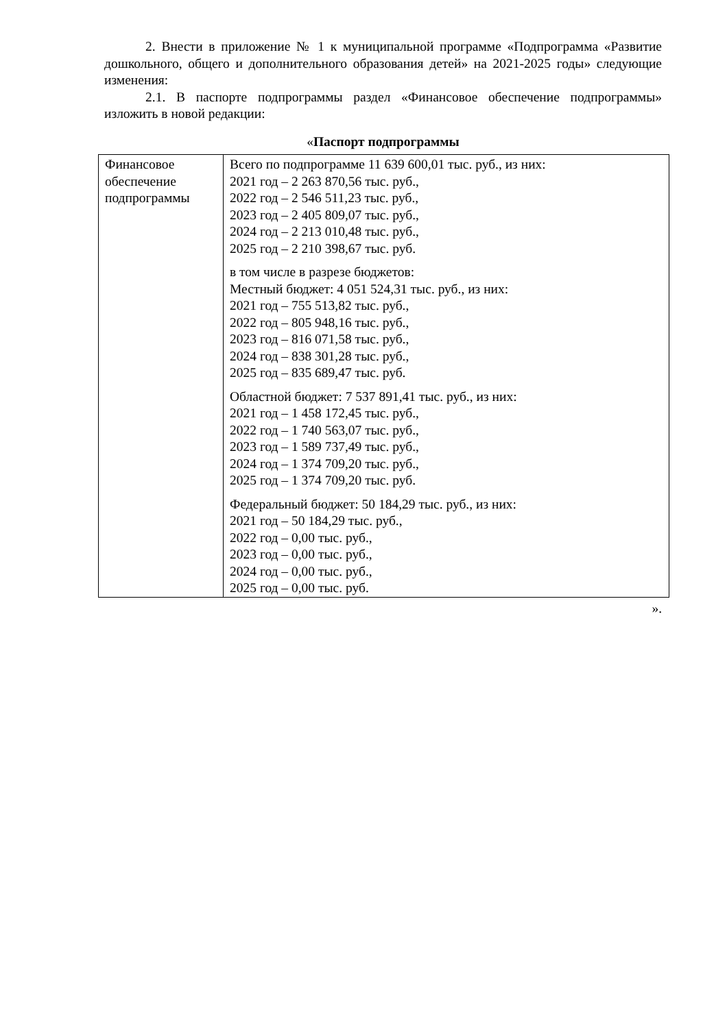2. Внести в приложение № 1 к муниципальной программе «Подпрограмма «Развитие дошкольного, общего и дополнительного образования детей» на 2021-2025 годы» следующие изменения:
2.1. В паспорте подпрограммы раздел «Финансовое обеспечение подпрограммы» изложить в новой редакции:
«Паспорт подпрограммы
| Финансовое обеспечение подпрограммы | Всего по подпрограмме 11 639 600,01 тыс. руб., из них: 2021 год – 2 263 870,56 тыс. руб., 2022 год – 2 546 511,23 тыс. руб., 2023 год – 2 405 809,07 тыс. руб., 2024 год – 2 213 010,48 тыс. руб., 2025 год – 2 210 398,67 тыс. руб. в том числе в разрезе бюджетов: Местный бюджет: 4 051 524,31 тыс. руб., из них: 2021 год – 755 513,82 тыс. руб., 2022 год – 805 948,16 тыс. руб., 2023 год – 816 071,58 тыс. руб., 2024 год – 838 301,28 тыс. руб., 2025 год – 835 689,47 тыс. руб. Областной бюджет: 7 537 891,41 тыс. руб., из них: 2021 год – 1 458 172,45 тыс. руб., 2022 год – 1 740 563,07 тыс. руб., 2023 год – 1 589 737,49 тыс. руб., 2024 год – 1 374 709,20 тыс. руб., 2025 год – 1 374 709,20 тыс. руб. Федеральный бюджет: 50 184,29 тыс. руб., из них: 2021 год – 50 184,29 тыс. руб., 2022 год – 0,00 тыс. руб., 2023 год – 0,00 тыс. руб., 2024 год – 0,00 тыс. руб., 2025 год – 0,00 тыс. руб. |
».